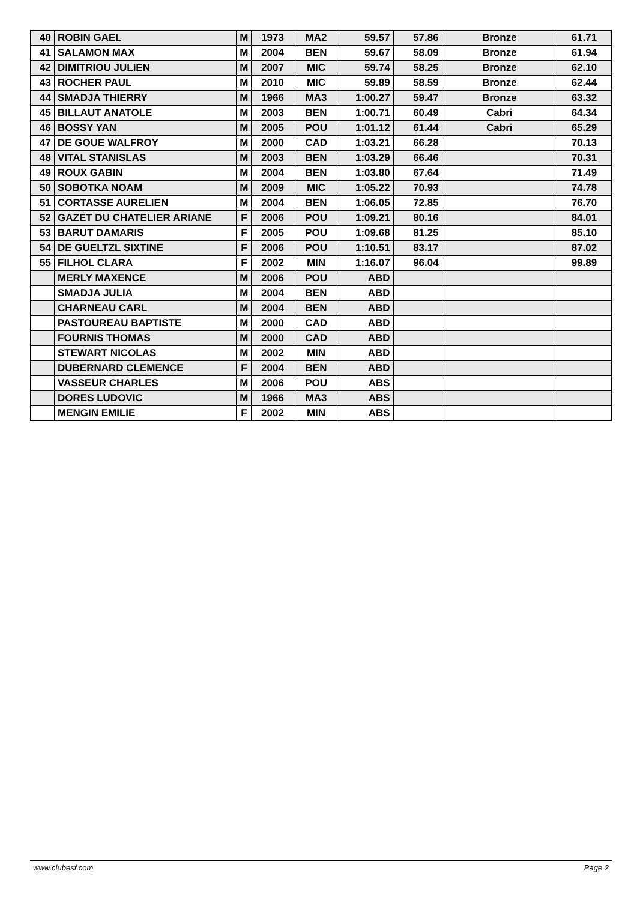| 40 | ROBIN GAEL | M | 1973 | MA2 | 59.57 | 57.86 | Bronze | 61.71 |
| 41 | SALAMON MAX | M | 2004 | BEN | 59.67 | 58.09 | Bronze | 61.94 |
| 42 | DIMITRIOU JULIEN | M | 2007 | MIC | 59.74 | 58.25 | Bronze | 62.10 |
| 43 | ROCHER PAUL | M | 2010 | MIC | 59.89 | 58.59 | Bronze | 62.44 |
| 44 | SMADJA THIERRY | M | 1966 | MA3 | 1:00.27 | 59.47 | Bronze | 63.32 |
| 45 | BILLAUT ANATOLE | M | 2003 | BEN | 1:00.71 | 60.49 | Cabri | 64.34 |
| 46 | BOSSY YAN | M | 2005 | POU | 1:01.12 | 61.44 | Cabri | 65.29 |
| 47 | DE GOUE WALFROY | M | 2000 | CAD | 1:03.21 | 66.28 | | 70.13 |
| 48 | VITAL STANISLAS | M | 2003 | BEN | 1:03.29 | 66.46 | | 70.31 |
| 49 | ROUX GABIN | M | 2004 | BEN | 1:03.80 | 67.64 | | 71.49 |
| 50 | SOBOTKA NOAM | M | 2009 | MIC | 1:05.22 | 70.93 | | 74.78 |
| 51 | CORTASSE AURELIEN | M | 2004 | BEN | 1:06.05 | 72.85 | | 76.70 |
| 52 | GAZET DU CHATELIER ARIANE | F | 2006 | POU | 1:09.21 | 80.16 | | 84.01 |
| 53 | BARUT DAMARIS | F | 2005 | POU | 1:09.68 | 81.25 | | 85.10 |
| 54 | DE GUELTZL SIXTINE | F | 2006 | POU | 1:10.51 | 83.17 | | 87.02 |
| 55 | FILHOL CLARA | F | 2002 | MIN | 1:16.07 | 96.04 | | 99.89 |
| | MERLY MAXENCE | M | 2006 | POU | ABD | | | |
| | SMADJA JULIA | M | 2004 | BEN | ABD | | | |
| | CHARNEAU CARL | M | 2004 | BEN | ABD | | | |
| | PASTOUREAU BAPTISTE | M | 2000 | CAD | ABD | | | |
| | FOURNIS THOMAS | M | 2000 | CAD | ABD | | | |
| | STEWART NICOLAS | M | 2002 | MIN | ABD | | | |
| | DUBERNARD CLEMENCE | F | 2004 | BEN | ABD | | | |
| | VASSEUR CHARLES | M | 2006 | POU | ABS | | | |
| | DORES LUDOVIC | M | 1966 | MA3 | ABS | | | |
| | MENGIN EMILIE | F | 2002 | MIN | ABS | | | |
www.clubesf.com Page 2